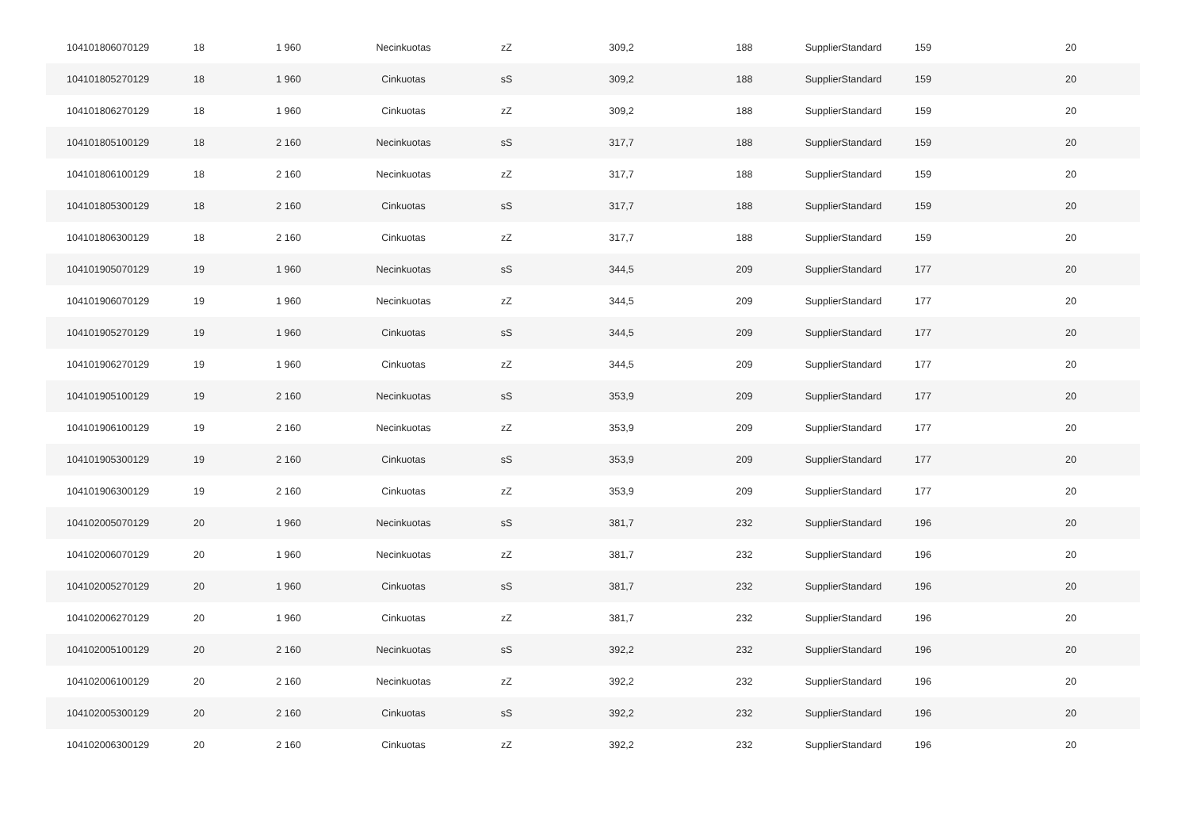| 104101806070129 | 18 | 1 960 | Necinkuotas | zZ | 309,2 | 188 | SupplierStandard | 159 | 20 |
| 104101805270129 | 18 | 1 960 | Cinkuotas | sS | 309,2 | 188 | SupplierStandard | 159 | 20 |
| 104101806270129 | 18 | 1 960 | Cinkuotas | zZ | 309,2 | 188 | SupplierStandard | 159 | 20 |
| 104101805100129 | 18 | 2 160 | Necinkuotas | sS | 317,7 | 188 | SupplierStandard | 159 | 20 |
| 104101806100129 | 18 | 2 160 | Necinkuotas | zZ | 317,7 | 188 | SupplierStandard | 159 | 20 |
| 104101805300129 | 18 | 2 160 | Cinkuotas | sS | 317,7 | 188 | SupplierStandard | 159 | 20 |
| 104101806300129 | 18 | 2 160 | Cinkuotas | zZ | 317,7 | 188 | SupplierStandard | 159 | 20 |
| 104101905070129 | 19 | 1 960 | Necinkuotas | sS | 344,5 | 209 | SupplierStandard | 177 | 20 |
| 104101906070129 | 19 | 1 960 | Necinkuotas | zZ | 344,5 | 209 | SupplierStandard | 177 | 20 |
| 104101905270129 | 19 | 1 960 | Cinkuotas | sS | 344,5 | 209 | SupplierStandard | 177 | 20 |
| 104101906270129 | 19 | 1 960 | Cinkuotas | zZ | 344,5 | 209 | SupplierStandard | 177 | 20 |
| 104101905100129 | 19 | 2 160 | Necinkuotas | sS | 353,9 | 209 | SupplierStandard | 177 | 20 |
| 104101906100129 | 19 | 2 160 | Necinkuotas | zZ | 353,9 | 209 | SupplierStandard | 177 | 20 |
| 104101905300129 | 19 | 2 160 | Cinkuotas | sS | 353,9 | 209 | SupplierStandard | 177 | 20 |
| 104101906300129 | 19 | 2 160 | Cinkuotas | zZ | 353,9 | 209 | SupplierStandard | 177 | 20 |
| 104102005070129 | 20 | 1 960 | Necinkuotas | sS | 381,7 | 232 | SupplierStandard | 196 | 20 |
| 104102006070129 | 20 | 1 960 | Necinkuotas | zZ | 381,7 | 232 | SupplierStandard | 196 | 20 |
| 104102005270129 | 20 | 1 960 | Cinkuotas | sS | 381,7 | 232 | SupplierStandard | 196 | 20 |
| 104102006270129 | 20 | 1 960 | Cinkuotas | zZ | 381,7 | 232 | SupplierStandard | 196 | 20 |
| 104102005100129 | 20 | 2 160 | Necinkuotas | sS | 392,2 | 232 | SupplierStandard | 196 | 20 |
| 104102006100129 | 20 | 2 160 | Necinkuotas | zZ | 392,2 | 232 | SupplierStandard | 196 | 20 |
| 104102005300129 | 20 | 2 160 | Cinkuotas | sS | 392,2 | 232 | SupplierStandard | 196 | 20 |
| 104102006300129 | 20 | 2 160 | Cinkuotas | zZ | 392,2 | 232 | SupplierStandard | 196 | 20 |